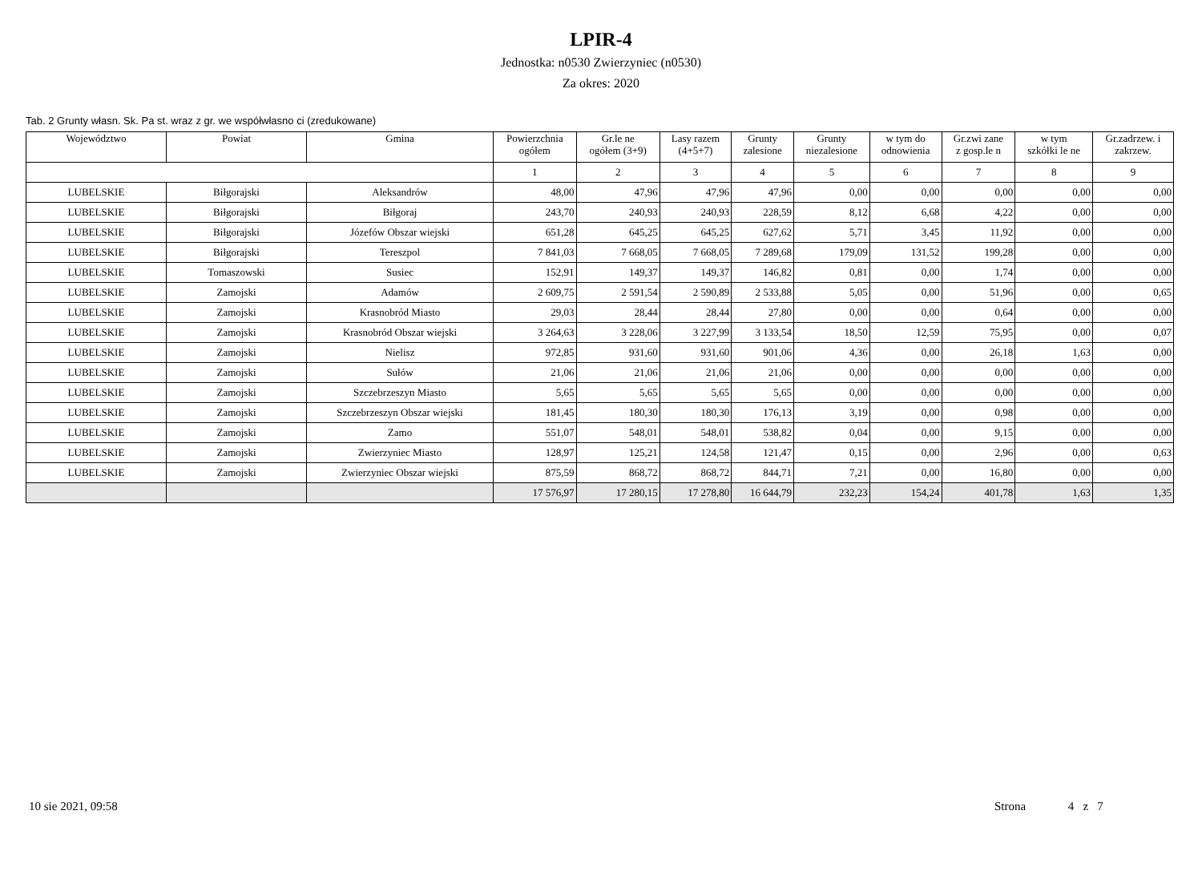LPIR-4
Jednostka: n0530 Zwierzyniec (n0530)
Za okres: 2020
Tab. 2 Grunty własn. Sk. Pa st. wraz z gr. we współwłasno ci (zredukowane)
| Województwo | Powiat | Gmina | Powierzchnia ogółem | Gr.le ne ogółem (3+9) | Lasy razem (4+5+7) | Grunty zalesione | Grunty niezalesione | w tym do odnowienia | Gr.zwi zane z gosp.le n | w tym szkółki le ne | Gr.zadrzew. i zakrzew. |
| --- | --- | --- | --- | --- | --- | --- | --- | --- | --- | --- | --- |
| | | | 1 | 2 | 3 | 4 | 5 | 6 | 7 | 8 | 9 |
| LUBELSKIE | Biłgorajski | Aleksandrów | 48,00 | 47,96 | 47,96 | 47,96 | 0,00 | 0,00 | 0,00 | 0,00 | 0,00 |
| LUBELSKIE | Biłgorajski | Biłgoraj | 243,70 | 240,93 | 240,93 | 228,59 | 8,12 | 6,68 | 4,22 | 0,00 | 0,00 |
| LUBELSKIE | Biłgorajski | Józefów Obszar wiejski | 651,28 | 645,25 | 645,25 | 627,62 | 5,71 | 3,45 | 11,92 | 0,00 | 0,00 |
| LUBELSKIE | Biłgorajski | Tereszpol | 7 841,03 | 7 668,05 | 7 668,05 | 7 289,68 | 179,09 | 131,52 | 199,28 | 0,00 | 0,00 |
| LUBELSKIE | Tomaszowski | Susiec | 152,91 | 149,37 | 149,37 | 146,82 | 0,81 | 0,00 | 1,74 | 0,00 | 0,00 |
| LUBELSKIE | Zamojski | Adamów | 2 609,75 | 2 591,54 | 2 590,89 | 2 533,88 | 5,05 | 0,00 | 51,96 | 0,00 | 0,65 |
| LUBELSKIE | Zamojski | Krasnobród Miasto | 29,03 | 28,44 | 28,44 | 27,80 | 0,00 | 0,00 | 0,64 | 0,00 | 0,00 |
| LUBELSKIE | Zamojski | Krasnobród Obszar wiejski | 3 264,63 | 3 228,06 | 3 227,99 | 3 133,54 | 18,50 | 12,59 | 75,95 | 0,00 | 0,07 |
| LUBELSKIE | Zamojski | Nielisz | 972,85 | 931,60 | 931,60 | 901,06 | 4,36 | 0,00 | 26,18 | 1,63 | 0,00 |
| LUBELSKIE | Zamojski | Sułów | 21,06 | 21,06 | 21,06 | 21,06 | 0,00 | 0,00 | 0,00 | 0,00 | 0,00 |
| LUBELSKIE | Zamojski | Szczebrzeszyn Miasto | 5,65 | 5,65 | 5,65 | 5,65 | 0,00 | 0,00 | 0,00 | 0,00 | 0,00 |
| LUBELSKIE | Zamojski | Szczebrzeszyn Obszar wiejski | 181,45 | 180,30 | 180,30 | 176,13 | 3,19 | 0,00 | 0,98 | 0,00 | 0,00 |
| LUBELSKIE | Zamojski | Zamo | 551,07 | 548,01 | 548,01 | 538,82 | 0,04 | 0,00 | 9,15 | 0,00 | 0,00 |
| LUBELSKIE | Zamojski | Zwierzyniec Miasto | 128,97 | 125,21 | 124,58 | 121,47 | 0,15 | 0,00 | 2,96 | 0,00 | 0,63 |
| LUBELSKIE | Zamojski | Zwierzyniec Obszar wiejski | 875,59 | 868,72 | 868,72 | 844,71 | 7,21 | 0,00 | 16,80 | 0,00 | 0,00 |
| | | | 17 576,97 | 17 280,15 | 17 278,80 | 16 644,79 | 232,23 | 154,24 | 401,78 | 1,63 | 1,35 |
10 sie 2021, 09:58 Strona 4 z 7